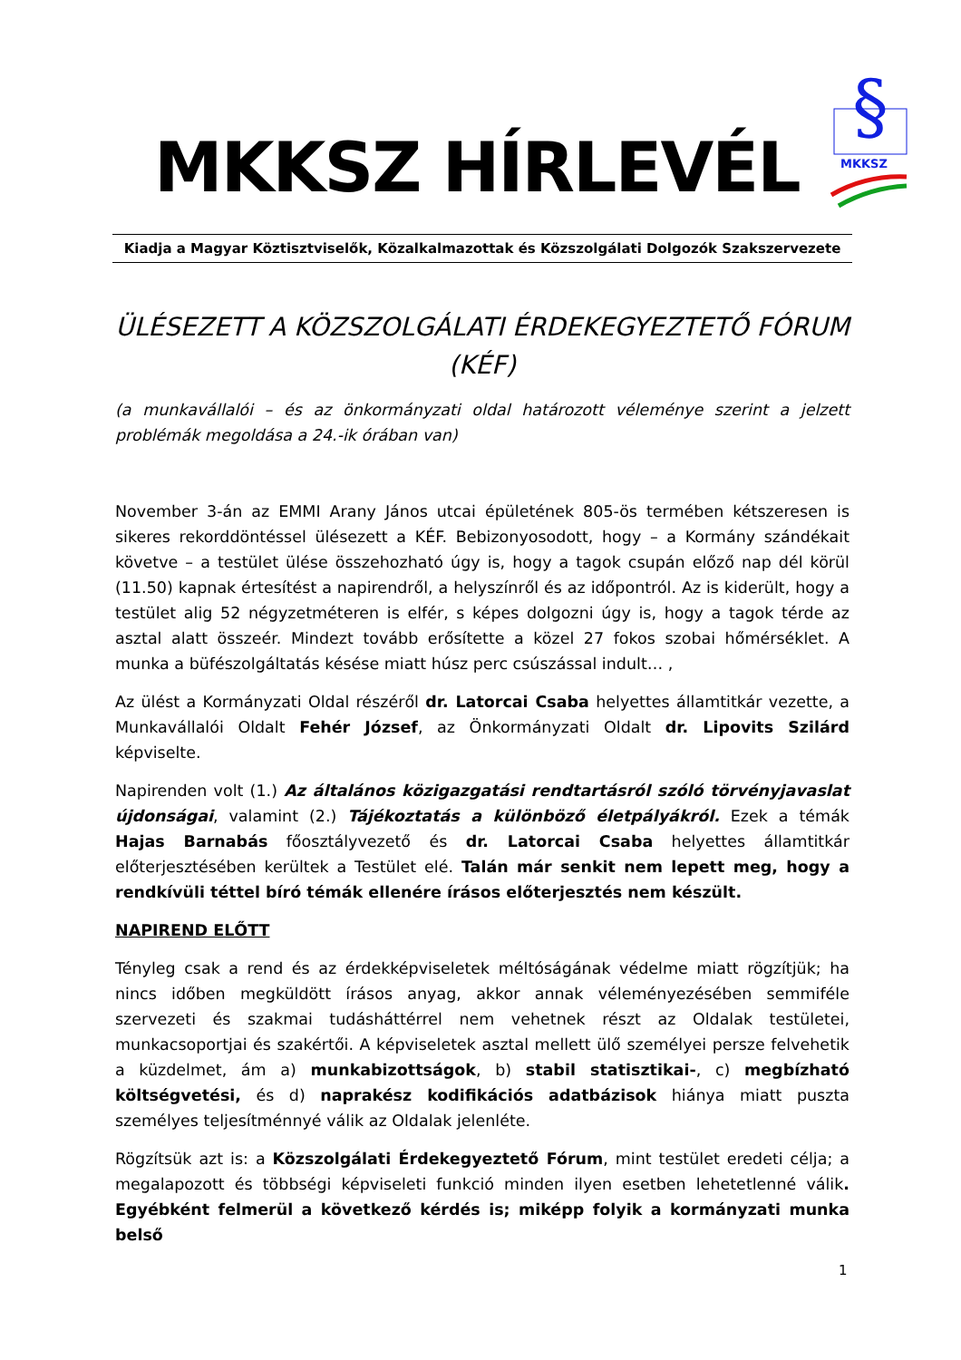MKKSZ HÍRLEVÉL
§
MKKSZ
Kiadja a Magyar Köztisztviselők, Közalkalmazottak és Közszolgálati Dolgozók Szakszervezete
ÜLÉSEZETT A KÖZSZOLGÁLATI ÉRDEKEGYEZTETŐ FÓRUM (KÉF)
(a munkavállalói – és az önkormányzati oldal határozott véleménye szerint a jelzett problémák megoldása a 24.-ik órában van)
November 3-án az EMMI Arany János utcai épületének 805-ös termében kétszeresen is sikeres rekorddöntéssel ülésezett a KÉF. Bebizonyosodott, hogy – a Kormány szándékait követve – a testület ülése összehozható úgy is, hogy a tagok csupán előző nap dél körül (11.50) kapnak értesítést a napirendről, a helyszínről és az időpontról. Az is kiderült, hogy a testület alig 52 négyzetméteren is elfér, s képes dolgozni úgy is, hogy a tagok térde az asztal alatt összeér. Mindezt tovább erősítette a közel 27 fokos szobai hőmérséklet. A munka a büfészolgáltatás késése miatt húsz perc csúszással indult… ,
Az ülést a Kormányzati Oldal részéről dr. Latorcai Csaba helyettes államtitkár vezette, a Munkavállalói Oldalt Fehér József, az Önkormányzati Oldalt dr. Lipovits Szilárd képviselte.
Napirenden volt (1.) Az általános közigazgatási rendtartásról szóló törvényjavaslat újdonságai, valamint (2.) Tájékoztatás a különböző életpályákról. Ezek a témák Hajas Barnabás főosztályvezető és dr. Latorcai Csaba helyettes államtitkár előterjesztésében kerültek a Testület elé. Talán már senkit nem lepett meg, hogy a rendkívüli téttel bíró témák ellenére írásos előterjesztés nem készült.
NAPIREND ELŐTT
Tényleg csak a rend és az érdekképviseletek méltóságának védelme miatt rögzítjük; ha nincs időben megküldött írásos anyag, akkor annak véleményezésében semmiféle szervezeti és szakmai tudásháttérrel nem vehetnek részt az Oldalak testületei, munkacsoportjai és szakértői. A képviseletek asztal mellett ülő személyei persze felvehetik a küzdelmet, ám a) munkabizottságok, b) stabil statisztikai-, c) megbízható költségvetési, és d) naprakész kodifikációs adatbázisok hiánya miatt puszta személyes teljesítménnyé válik az Oldalak jelenléte.
Rögzítsük azt is: a Közszolgálati Érdekegyeztető Fórum, mint testület eredeti célja; a megalapozott és többségi képviseleti funkció minden ilyen esetben lehetetlenné válik. Egyébként felmerül a következő kérdés is; miképp folyik a kormányzati munka belső
1